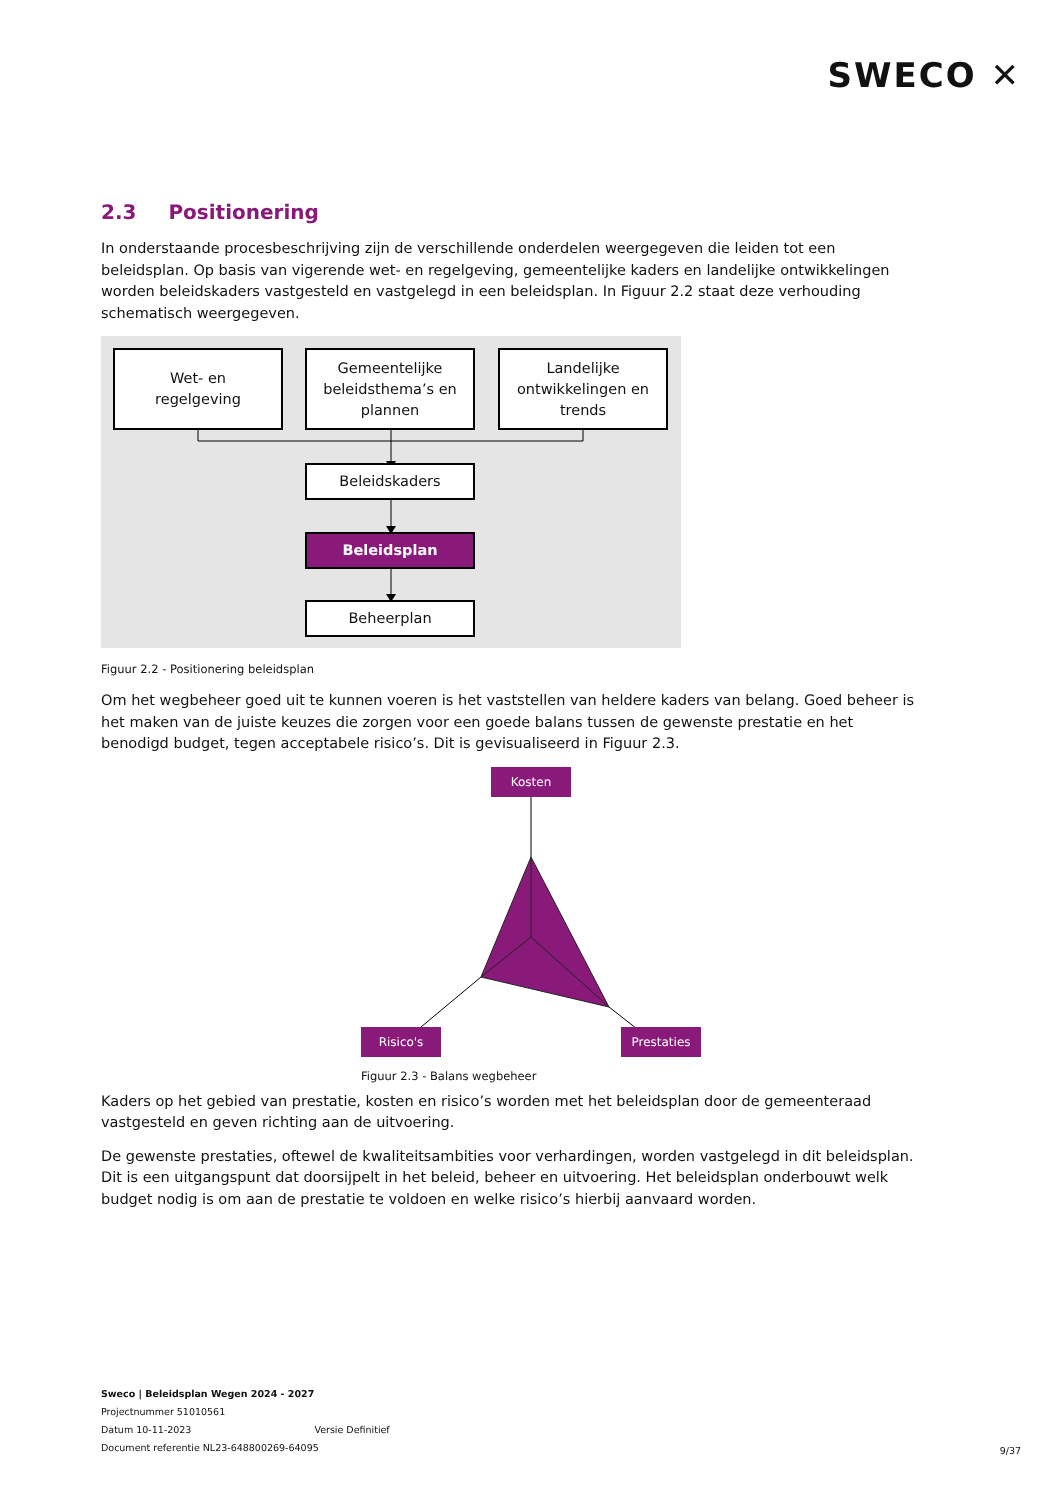SWECO ✕
2.3 Positionering
In onderstaande procesbeschrijving zijn de verschillende onderdelen weergegeven die leiden tot een beleidsplan. Op basis van vigerende wet- en regelgeving, gemeentelijke kaders en landelijke ontwikkelingen worden beleidskaders vastgesteld en vastgelegd in een beleidsplan. In Figuur 2.2 staat deze verhouding schematisch weergegeven.
Wet- en
regelgeving
Gemeentelijke
beleidsthema’s en
plannen
Landelijke
ontwikkelingen en
trends
Beleidskaders
Beleidsplan
Beheerplan
Figuur 2.2 - Positionering beleidsplan
Om het wegbeheer goed uit te kunnen voeren is het vaststellen van heldere kaders van belang. Goed beheer is het maken van de juiste keuzes die zorgen voor een goede balans tussen de gewenste prestatie en het benodigd budget, tegen acceptabele risico’s. Dit is gevisualiseerd in Figuur 2.3.
Kosten
Risico's Prestaties
Figuur 2.3 - Balans wegbeheer
Kaders op het gebied van prestatie, kosten en risico’s worden met het beleidsplan door de gemeenteraad vastgesteld en geven richting aan de uitvoering.
De gewenste prestaties, oftewel de kwaliteitsambities voor verhardingen, worden vastgelegd in dit beleidsplan. Dit is een uitgangspunt dat doorsijpelt in het beleid, beheer en uitvoering. Het beleidsplan onderbouwt welk budget nodig is om aan de prestatie te voldoen en welke risico’s hierbij aanvaard worden.
Sweco | Beleidsplan Wegen 2024 - 2027
Projectnummer 51010561
Datum 10-11-2023 Versie Definitief
Document referentie NL23-648800269-64095
9/37